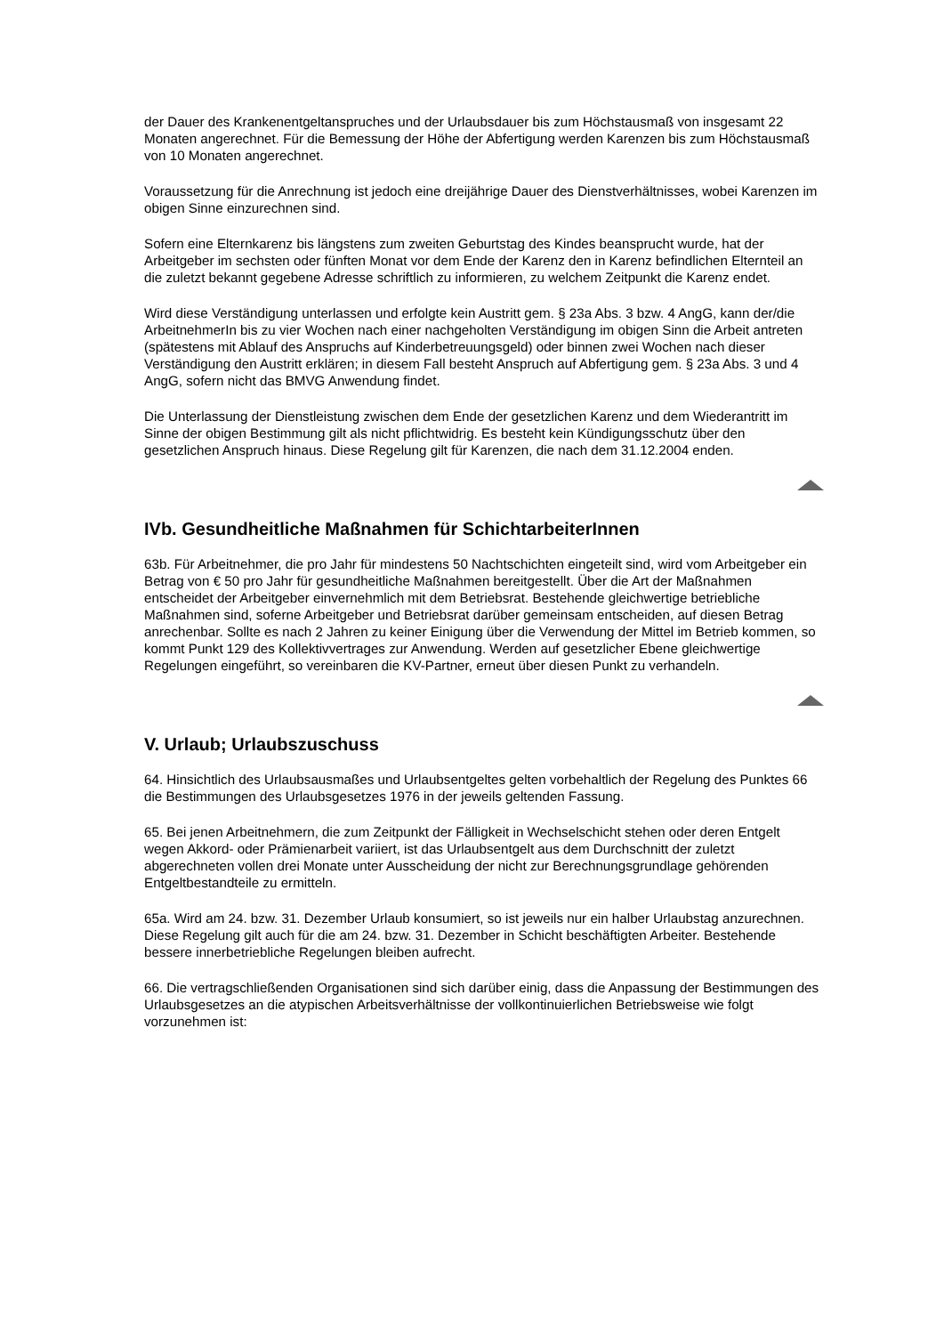der Dauer des Krankenentgeltanspruches und der Urlaubsdauer bis zum Höchstausmaß von insgesamt 22 Monaten angerechnet. Für die Bemessung der Höhe der Abfertigung werden Karenzen bis zum Höchstausmaß von 10 Monaten angerechnet.
Voraussetzung für die Anrechnung ist jedoch eine dreijährige Dauer des Dienstverhältnisses, wobei Karenzen im obigen Sinne einzurechnen sind.
Sofern eine Elternkarenz bis längstens zum zweiten Geburtstag des Kindes beansprucht wurde, hat der Arbeitgeber im sechsten oder fünften Monat vor dem Ende der Karenz den in Karenz befindlichen Elternteil an die zuletzt bekannt gegebene Adresse schriftlich zu informieren, zu welchem Zeitpunkt die Karenz endet.
Wird diese Verständigung unterlassen und erfolgte kein Austritt gem. § 23a Abs. 3 bzw. 4 AngG, kann der/die ArbeitnehmerIn bis zu vier Wochen nach einer nachgeholten Verständigung im obigen Sinn die Arbeit antreten (spätestens mit Ablauf des Anspruchs auf Kinderbetreuungsgeld) oder binnen zwei Wochen nach dieser Verständigung den Austritt erklären; in diesem Fall besteht Anspruch auf Abfertigung gem. § 23a Abs. 3 und 4 AngG, sofern nicht das BMVG Anwendung findet.
Die Unterlassung der Dienstleistung zwischen dem Ende der gesetzlichen Karenz und dem Wiederantritt im Sinne der obigen Bestimmung gilt als nicht pflichtwidrig. Es besteht kein Kündigungsschutz über den gesetzlichen Anspruch hinaus. Diese Regelung gilt für Karenzen, die nach dem 31.12.2004 enden.
IVb. Gesundheitliche Maßnahmen für SchichtarbeiterInnen
63b. Für Arbeitnehmer, die pro Jahr für mindestens 50 Nachtschichten eingeteilt sind, wird vom Arbeitgeber ein Betrag von € 50 pro Jahr für gesundheitliche Maßnahmen bereitgestellt. Über die Art der Maßnahmen entscheidet der Arbeitgeber einvernehmlich mit dem Betriebsrat. Bestehende gleichwertige betriebliche Maßnahmen sind, soferne Arbeitgeber und Betriebsrat darüber gemeinsam entscheiden, auf diesen Betrag anrechenbar. Sollte es nach 2 Jahren zu keiner Einigung über die Verwendung der Mittel im Betrieb kommen, so kommt Punkt 129 des Kollektivvertrages zur Anwendung. Werden auf gesetzlicher Ebene gleichwertige Regelungen eingeführt, so vereinbaren die KV-Partner, erneut über diesen Punkt zu verhandeln.
V. Urlaub; Urlaubszuschuss
64. Hinsichtlich des Urlaubsausmaßes und Urlaubsentgeltes gelten vorbehaltlich der Regelung des Punktes 66 die Bestimmungen des Urlaubsgesetzes 1976 in der jeweils geltenden Fassung.
65. Bei jenen Arbeitnehmern, die zum Zeitpunkt der Fälligkeit in Wechselschicht stehen oder deren Entgelt wegen Akkord- oder Prämienarbeit variiert, ist das Urlaubsentgelt aus dem Durchschnitt der zuletzt abgerechneten vollen drei Monate unter Ausscheidung der nicht zur Berechnungsgrundlage gehörenden Entgeltbestandteile zu ermitteln.
65a. Wird am 24. bzw. 31. Dezember Urlaub konsumiert, so ist jeweils nur ein halber Urlaubstag anzurechnen. Diese Regelung gilt auch für die am 24. bzw. 31. Dezember in Schicht beschäftigten Arbeiter. Bestehende bessere innerbetriebliche Regelungen bleiben aufrecht.
66. Die vertragschließenden Organisationen sind sich darüber einig, dass die Anpassung der Bestimmungen des Urlaubsgesetzes an die atypischen Arbeitsverhältnisse der vollkontinuierlichen Betriebsweise wie folgt vorzunehmen ist: